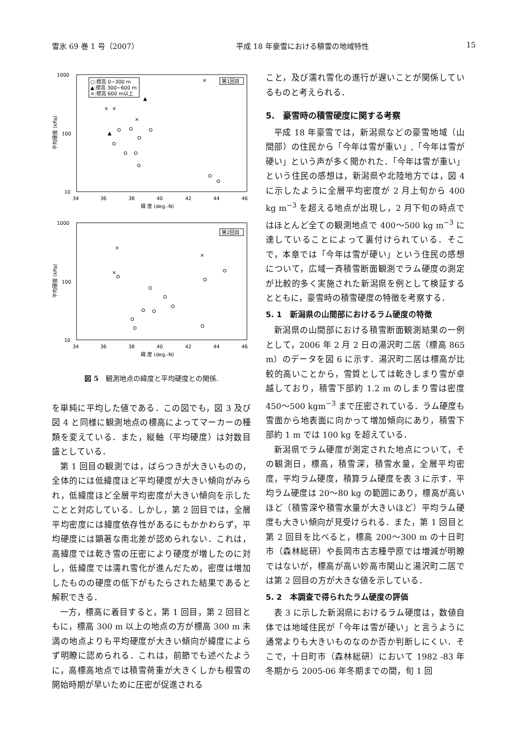雪氷 69 巻 1 号（2007） 平成 18 年豪雪における積雪の地域特性 15
1000
100
10
34
36
38
40
42
44
46
緯 度 (deg.-N)
平均硬度 (kPa)
○:標高 0~300 m
▲:標高 300~600 m
×:標高 600 m以上
第1回目
×
×
×
×
▲
▲
1000
100
10
34
36
38
40
42
44
46
緯 度 (deg.-N)
平均硬度 (kPa)
第2回目
×
×
×
図 5　観測地点の緯度と平均硬度との関係.
を単純に平均した値である．この図でも，図 3 及び図 4 と同様に観測地点の標高によってマーカーの種類を変えている．また，縦軸（平均硬度）は対数目盛としている．
第 1 回目の観測では，ばらつきが大きいものの，全体的には低緯度ほど平均硬度が大きい傾向がみられ，低緯度ほど全層平均密度が大きい傾向を示したことと対応している．しかし，第 2 回目では，全層平均密度には緯度依存性があるにもかかわらず，平均硬度には顕著な南北差が認められない．これは，高緯度では乾き雪の圧密により硬度が増したのに対し，低緯度では濡れ雪化が進んだため，密度は増加したものの硬度の低下がもたらされた結果であると解釈できる．
一方，標高に着目すると，第 1 回目，第 2 回目ともに，標高 300 m 以上の地点の方が標高 300 m 未満の地点よりも平均硬度が大きい傾向が緯度によらず明瞭に認められる．これは，前節でも述べたように，高標高地点では積雪荷重が大きくしかも根雪の開始時期が早いために圧密が促進される
こと，及び濡れ雪化の進行が遅いことが関係しているものと考えられる．
5.　豪雪時の積雪硬度に関する考察
平成 18 年豪雪では，新潟県などの豪雪地域（山間部）の住民から「今年は雪が重い」,「今年は雪が硬い」という声が多く聞かれた．「今年は雪が重い」という住民の感想は，新潟県や北陸地方では，図 4 に示したように全層平均密度が 2 月上旬から 400 kg m<sup>−3</sup> を超える地点が出現し，2 月下旬の時点ではほとんど全ての観測地点で 400〜500 kg m<sup>−3</sup> に達していることによって裏付けられている．そこで，本章では「今年は雪が硬い」という住民の感想について，広域一斉積雪断面観測でラム硬度の測定が比較的多く実施された新潟県を例として検証するとともに，豪雪時の積雪硬度の特徴を考察する．
5. 1　新潟県の山間部におけるラム硬度の特徴
新潟県の山間部における積雪断面観測結果の一例として，2006 年 2 月 2 日の湯沢町二居（標高 865 m）のデータを図 6 に示す．湯沢町二居は標高が比較的高いことから，雪質としては乾きしまり雪が卓越しており，積雪下部約 1.2 m のしまり雪は密度 450〜500 kgm<sup>−3</sup> まで圧密されている．ラム硬度も雪面から地表面に向かって増加傾向にあり，積雪下部約 1 m では 100 kg を超えている．
新潟県でラム硬度が測定された地点について，その観測日，標高，積雪深，積雪水量，全層平均密度，平均ラム硬度，積算ラム硬度を表 3 に示す．平均ラム硬度は 20〜80 kg の範囲にあり，標高が高いほど（積雪深や積雪水量が大きいほど）平均ラム硬度も大きい傾向が見受けられる．また，第 1 回目と第 2 回目を比べると，標高 200〜300 m の十日町市（森林総研）や長岡市古志種苧原では増減が明瞭ではないが，標高が高い妙高市関山と湯沢町二居では第 2 回目の方が大きな値を示している．
5. 2　本調査で得られたラム硬度の評価
表 3 に示した新潟県におけるラム硬度は，数値自体では地域住民が「今年は雪が硬い」と言うように通常よりも大きいものなのか否か判断しにくい．そこで，十日町市（森林総研）において 1982 -83 年冬期から 2005-06 年冬期までの間，旬 1 回